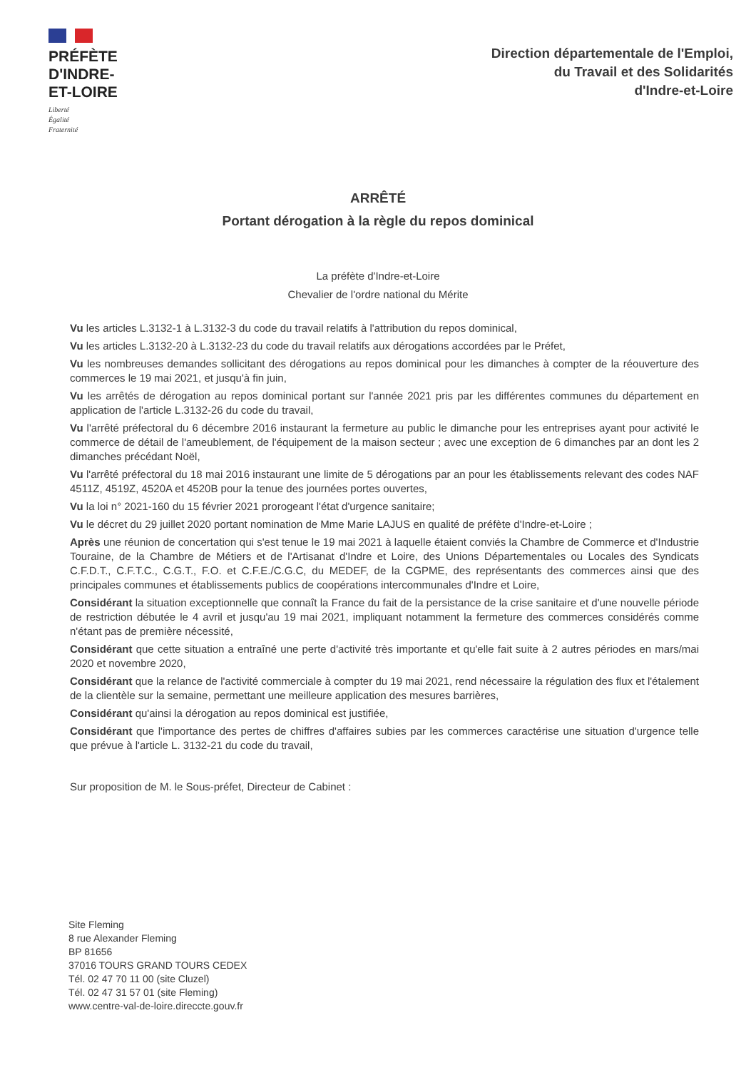PRÉFÈTE
D'INDRE-
ET-LOIRE
Liberté
Égalité
Fraternité
Direction départementale de l'Emploi,
du Travail et des Solidarités
d'Indre-et-Loire
ARRÊTÉ
Portant dérogation à la règle du repos dominical
La préfète d'Indre-et-Loire
Chevalier de l'ordre national du Mérite
Vu les articles L.3132-1 à L.3132-3 du code du travail relatifs à l'attribution du repos dominical,
Vu les articles L.3132-20 à L.3132-23 du code du travail relatifs aux dérogations accordées par le Préfet,
Vu les nombreuses demandes sollicitant des dérogations au repos dominical pour les dimanches à compter de la réouverture des commerces le 19 mai 2021, et jusqu'à fin juin,
Vu les arrêtés de dérogation au repos dominical portant sur l'année 2021 pris par les différentes communes du département en application de l'article L.3132-26 du code du travail,
Vu l'arrêté préfectoral du 6 décembre 2016 instaurant la fermeture au public le dimanche pour les entreprises ayant pour activité le commerce de détail de l'ameublement, de l'équipement de la maison secteur ; avec une exception de 6 dimanches par an dont les 2 dimanches précédant Noël,
Vu l'arrêté préfectoral du 18 mai 2016 instaurant une limite de 5 dérogations par an pour les établissements relevant des codes NAF 4511Z, 4519Z, 4520A et 4520B pour la tenue des journées portes ouvertes,
Vu la loi n° 2021-160 du 15 février 2021 prorogeant l'état d'urgence sanitaire;
Vu le décret du 29 juillet 2020 portant nomination de Mme Marie LAJUS en qualité de préfète d'Indre-et-Loire ;
Après une réunion de concertation qui s'est tenue le 19 mai 2021 à laquelle étaient conviés la Chambre de Commerce et d'Industrie Touraine, de la Chambre de Métiers et de l'Artisanat d'Indre et Loire, des Unions Départementales ou Locales des Syndicats C.F.D.T., C.F.T.C., C.G.T., F.O. et C.F.E./C.G.C, du MEDEF, de la CGPME, des représentants des commerces ainsi que des principales communes et établissements publics de coopérations intercommunales d'Indre et Loire,
Considérant la situation exceptionnelle que connaît la France du fait de la persistance de la crise sanitaire et d'une nouvelle période de restriction débutée le 4 avril et jusqu'au 19 mai 2021, impliquant notamment la fermeture des commerces considérés comme n'étant pas de première nécessité,
Considérant que cette situation a entraîné une perte d'activité très importante et qu'elle fait suite à 2 autres périodes en mars/mai 2020 et novembre 2020,
Considérant que la relance de l'activité commerciale à compter du 19 mai 2021, rend nécessaire la régulation des flux et l'étalement de la clientèle sur la semaine, permettant une meilleure application des mesures barrières,
Considérant qu'ainsi la dérogation au repos dominical est justifiée,
Considérant que l'importance des pertes de chiffres d'affaires subies par les commerces caractérise une situation d'urgence telle que prévue à l'article L. 3132-21 du code du travail,
Sur proposition de M. le Sous-préfet, Directeur de Cabinet :
Site Fleming
8 rue Alexander Fleming
BP 81656
37016 TOURS GRAND TOURS CEDEX
Tél. 02 47 70 11 00 (site Cluzel)
Tél. 02 47 31 57 01 (site Fleming)
www.centre-val-de-loire.direccte.gouv.fr